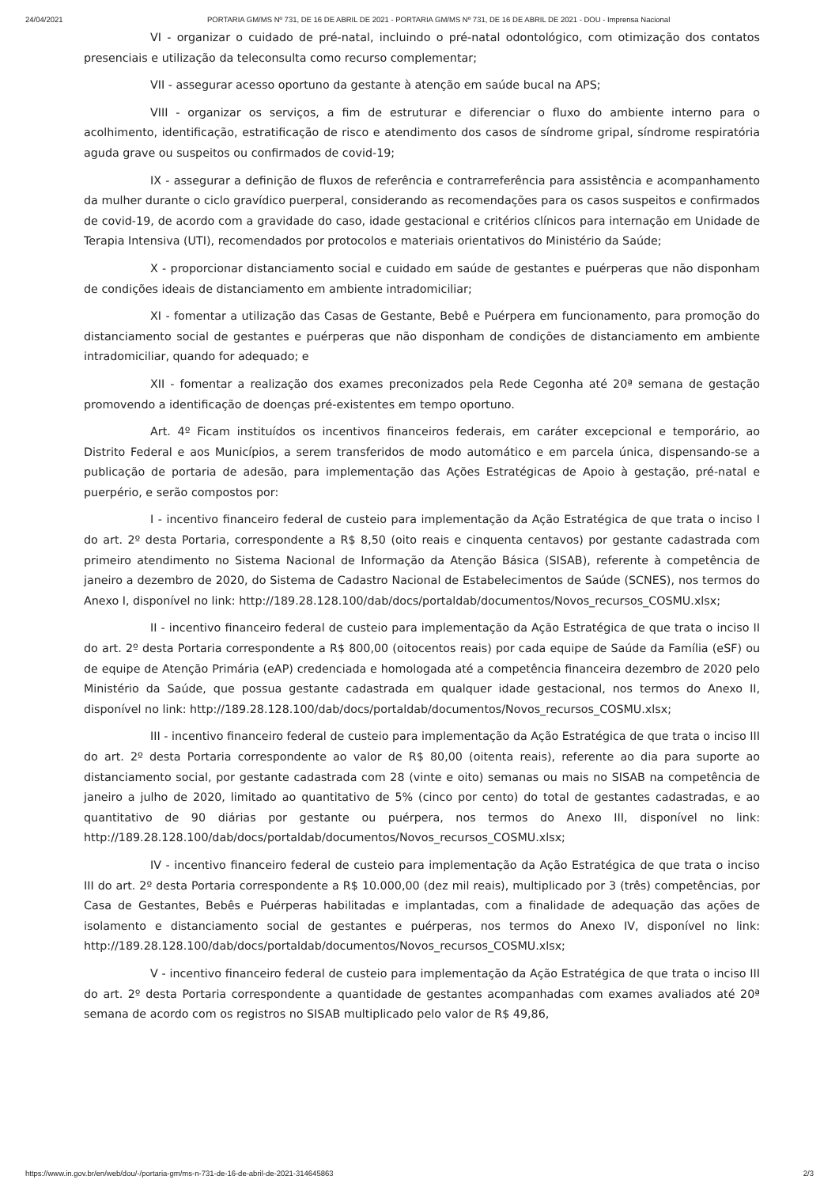24/04/2021 PORTARIA GM/MS Nº 731, DE 16 DE ABRIL DE 2021 - PORTARIA GM/MS Nº 731, DE 16 DE ABRIL DE 2021 - DOU - Imprensa Nacional
VI - organizar o cuidado de pré-natal, incluindo o pré-natal odontológico, com otimização dos contatos presenciais e utilização da teleconsulta como recurso complementar;
VII - assegurar acesso oportuno da gestante à atenção em saúde bucal na APS;
VIII - organizar os serviços, a fim de estruturar e diferenciar o fluxo do ambiente interno para o acolhimento, identificação, estratificação de risco e atendimento dos casos de síndrome gripal, síndrome respiratória aguda grave ou suspeitos ou confirmados de covid-19;
IX - assegurar a definição de fluxos de referência e contrarreferência para assistência e acompanhamento da mulher durante o ciclo gravídico puerperal, considerando as recomendações para os casos suspeitos e confirmados de covid-19, de acordo com a gravidade do caso, idade gestacional e critérios clínicos para internação em Unidade de Terapia Intensiva (UTI), recomendados por protocolos e materiais orientativos do Ministério da Saúde;
X - proporcionar distanciamento social e cuidado em saúde de gestantes e puérperas que não disponham de condições ideais de distanciamento em ambiente intradomiciliar;
XI - fomentar a utilização das Casas de Gestante, Bebê e Puérpera em funcionamento, para promoção do distanciamento social de gestantes e puérperas que não disponham de condições de distanciamento em ambiente intradomiciliar, quando for adequado; e
XII - fomentar a realização dos exames preconizados pela Rede Cegonha até 20ª semana de gestação promovendo a identificação de doenças pré-existentes em tempo oportuno.
Art. 4º Ficam instituídos os incentivos financeiros federais, em caráter excepcional e temporário, ao Distrito Federal e aos Municípios, a serem transferidos de modo automático e em parcela única, dispensando-se a publicação de portaria de adesão, para implementação das Ações Estratégicas de Apoio à gestação, pré-natal e puerpério, e serão compostos por:
I - incentivo financeiro federal de custeio para implementação da Ação Estratégica de que trata o inciso I do art. 2º desta Portaria, correspondente a R$ 8,50 (oito reais e cinquenta centavos) por gestante cadastrada com primeiro atendimento no Sistema Nacional de Informação da Atenção Básica (SISAB), referente à competência de janeiro a dezembro de 2020, do Sistema de Cadastro Nacional de Estabelecimentos de Saúde (SCNES), nos termos do Anexo I, disponível no link: http://189.28.128.100/dab/docs/portaldab/documentos/Novos_recursos_COSMU.xlsx;
II - incentivo financeiro federal de custeio para implementação da Ação Estratégica de que trata o inciso II do art. 2º desta Portaria correspondente a R$ 800,00 (oitocentos reais) por cada equipe de Saúde da Família (eSF) ou de equipe de Atenção Primária (eAP) credenciada e homologada até a competência financeira dezembro de 2020 pelo Ministério da Saúde, que possua gestante cadastrada em qualquer idade gestacional, nos termos do Anexo II, disponível no link: http://189.28.128.100/dab/docs/portaldab/documentos/Novos_recursos_COSMU.xlsx;
III - incentivo financeiro federal de custeio para implementação da Ação Estratégica de que trata o inciso III do art. 2º desta Portaria correspondente ao valor de R$ 80,00 (oitenta reais), referente ao dia para suporte ao distanciamento social, por gestante cadastrada com 28 (vinte e oito) semanas ou mais no SISAB na competência de janeiro a julho de 2020, limitado ao quantitativo de 5% (cinco por cento) do total de gestantes cadastradas, e ao quantitativo de 90 diárias por gestante ou puérpera, nos termos do Anexo III, disponível no link: http://189.28.128.100/dab/docs/portaldab/documentos/Novos_recursos_COSMU.xlsx;
IV - incentivo financeiro federal de custeio para implementação da Ação Estratégica de que trata o inciso III do art. 2º desta Portaria correspondente a R$ 10.000,00 (dez mil reais), multiplicado por 3 (três) competências, por Casa de Gestantes, Bebês e Puérperas habilitadas e implantadas, com a finalidade de adequação das ações de isolamento e distanciamento social de gestantes e puérperas, nos termos do Anexo IV, disponível no link: http://189.28.128.100/dab/docs/portaldab/documentos/Novos_recursos_COSMU.xlsx;
V - incentivo financeiro federal de custeio para implementação da Ação Estratégica de que trata o inciso III do art. 2º desta Portaria correspondente a quantidade de gestantes acompanhadas com exames avaliados até 20ª semana de acordo com os registros no SISAB multiplicado pelo valor de R$ 49,86,
https://www.in.gov.br/en/web/dou/-/portaria-gm/ms-n-731-de-16-de-abril-de-2021-314645863 2/3